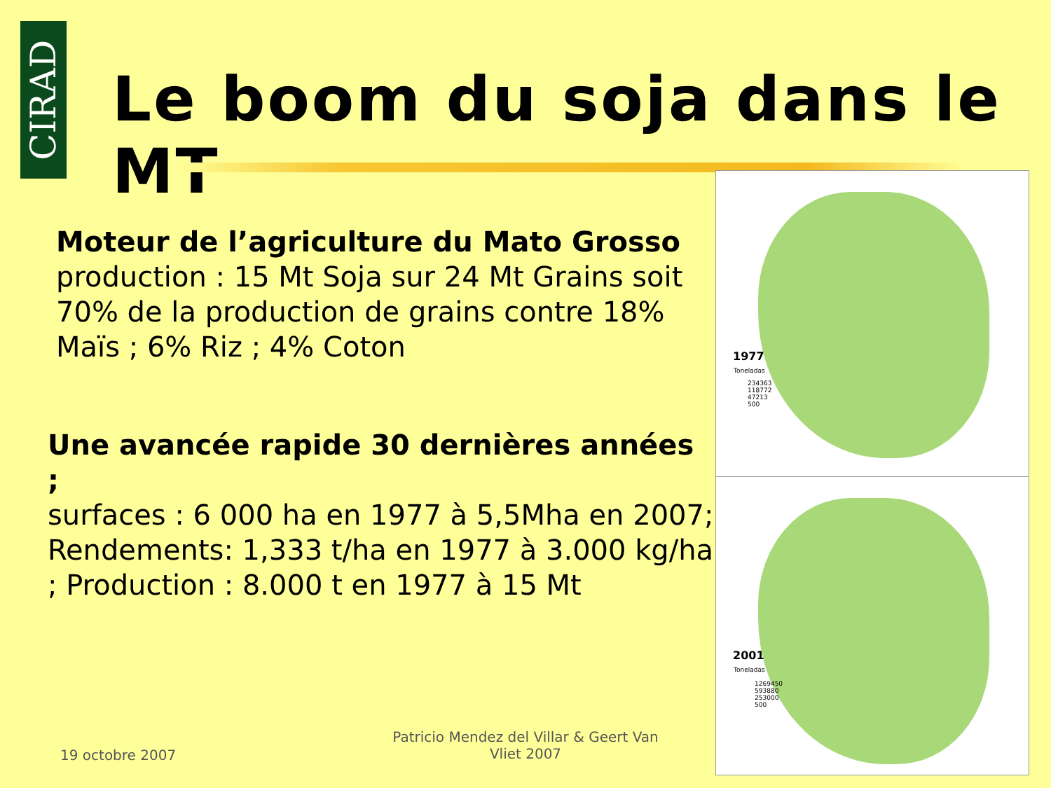CIRAD
Le boom du soja dans le MT
Moteur de l’agriculture du Mato Grosso
production : 15 Mt Soja sur 24 Mt Grains soit 70% de la production de grains contre 18% Maïs ; 6% Riz ; 4% Coton
Une avancée rapide 30 dernières années ;
surfaces : 6 000 ha en 1977 à 5,5Mha en 2007; Rendements: 1,333 t/ha en 1977 à 3.000 kg/ha ; Production : 8.000 t en 1977 à 15 Mt
1977
Toneladas
234363
118772
47213
500
2001
Toneladas
1269450
593880
253000
500
19 octobre 2007
Patricio Mendez del Villar & Geert Van Vliet 2007